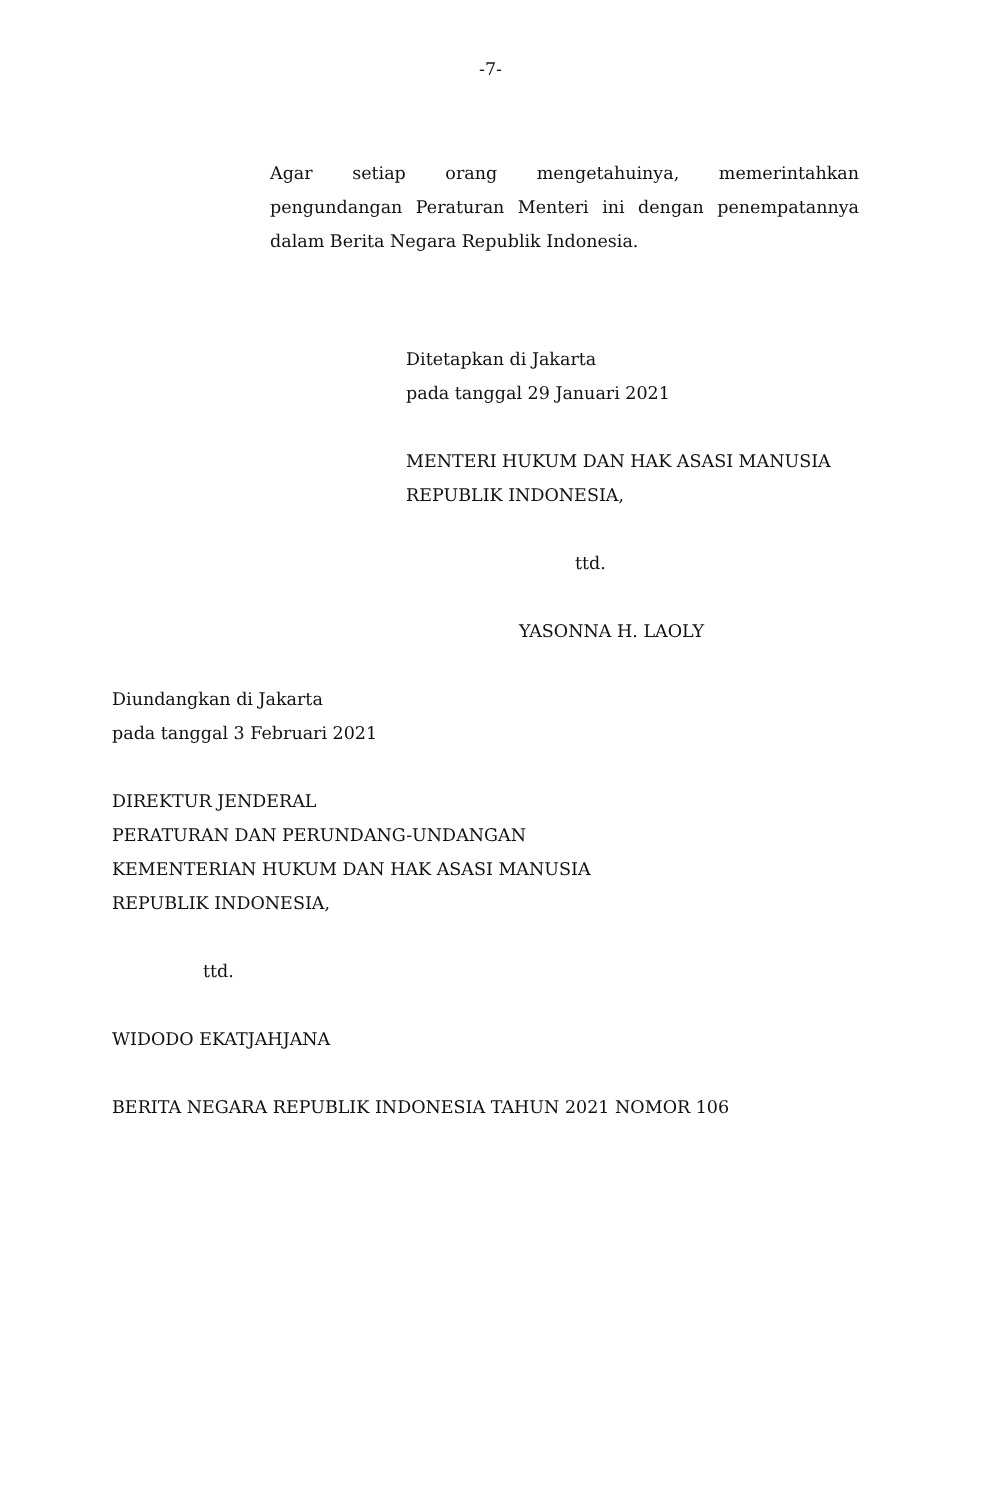-7-
Agar setiap orang mengetahuinya, memerintahkan pengundangan Peraturan Menteri ini dengan penempatannya dalam Berita Negara Republik Indonesia.
Ditetapkan di Jakarta
pada tanggal 29 Januari 2021
MENTERI HUKUM DAN HAK ASASI MANUSIA
REPUBLIK INDONESIA,
ttd.
YASONNA H. LAOLY
Diundangkan di Jakarta
pada tanggal 3 Februari 2021
DIREKTUR JENDERAL
PERATURAN DAN PERUNDANG-UNDANGAN
KEMENTERIAN HUKUM DAN HAK ASASI MANUSIA
REPUBLIK INDONESIA,
ttd.
WIDODO EKATJAHJANA
BERITA NEGARA REPUBLIK INDONESIA TAHUN 2021 NOMOR 106